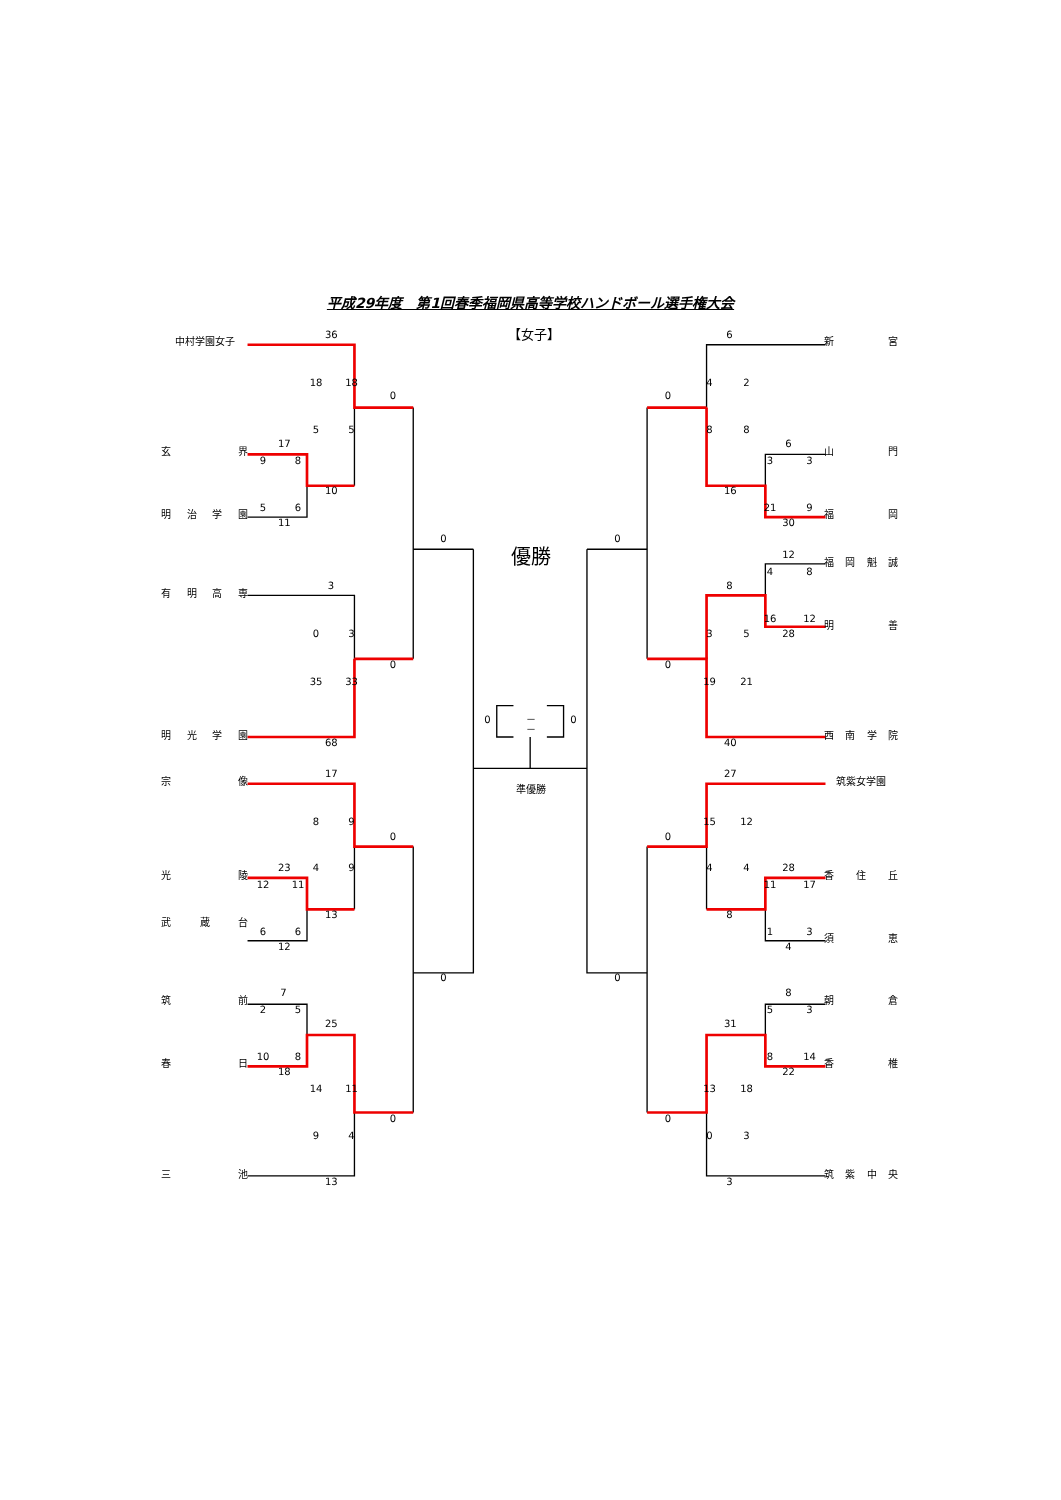平成29年度　第1回春季福岡県高等学校ハンドボール選手権大会
36 【女子】 6
中村学園女子 新宮
18 18 4 2
0 0
5 5 8 8
17 6
玄界 山門
9 8 3 3
10 16
5 6 21 9
明治学園 福岡
11 30
0 0
優勝
12
福岡魁誠
4 8
3 8
有明高専
16 12
明善
0 3 3 5 28
0 0
35 33 19 21
0 －
－ 0
明光学園 西南学院
68 40
17 27
宗像 筑紫女学園
準優勝
8 9 15 12
0 0
23 4 9 4 4 28
光陵 香住丘
12 11 11 17
13 8
武蔵台
6 6 1 3
須恵
12 4
0 0
7 8
筑前 朝倉
2 5 5 3
25 31
10 8 8 14
春日 香椎
18 22
14 11 13 18
0 0
9 4 0 3
三池 筑紫中央
13 3